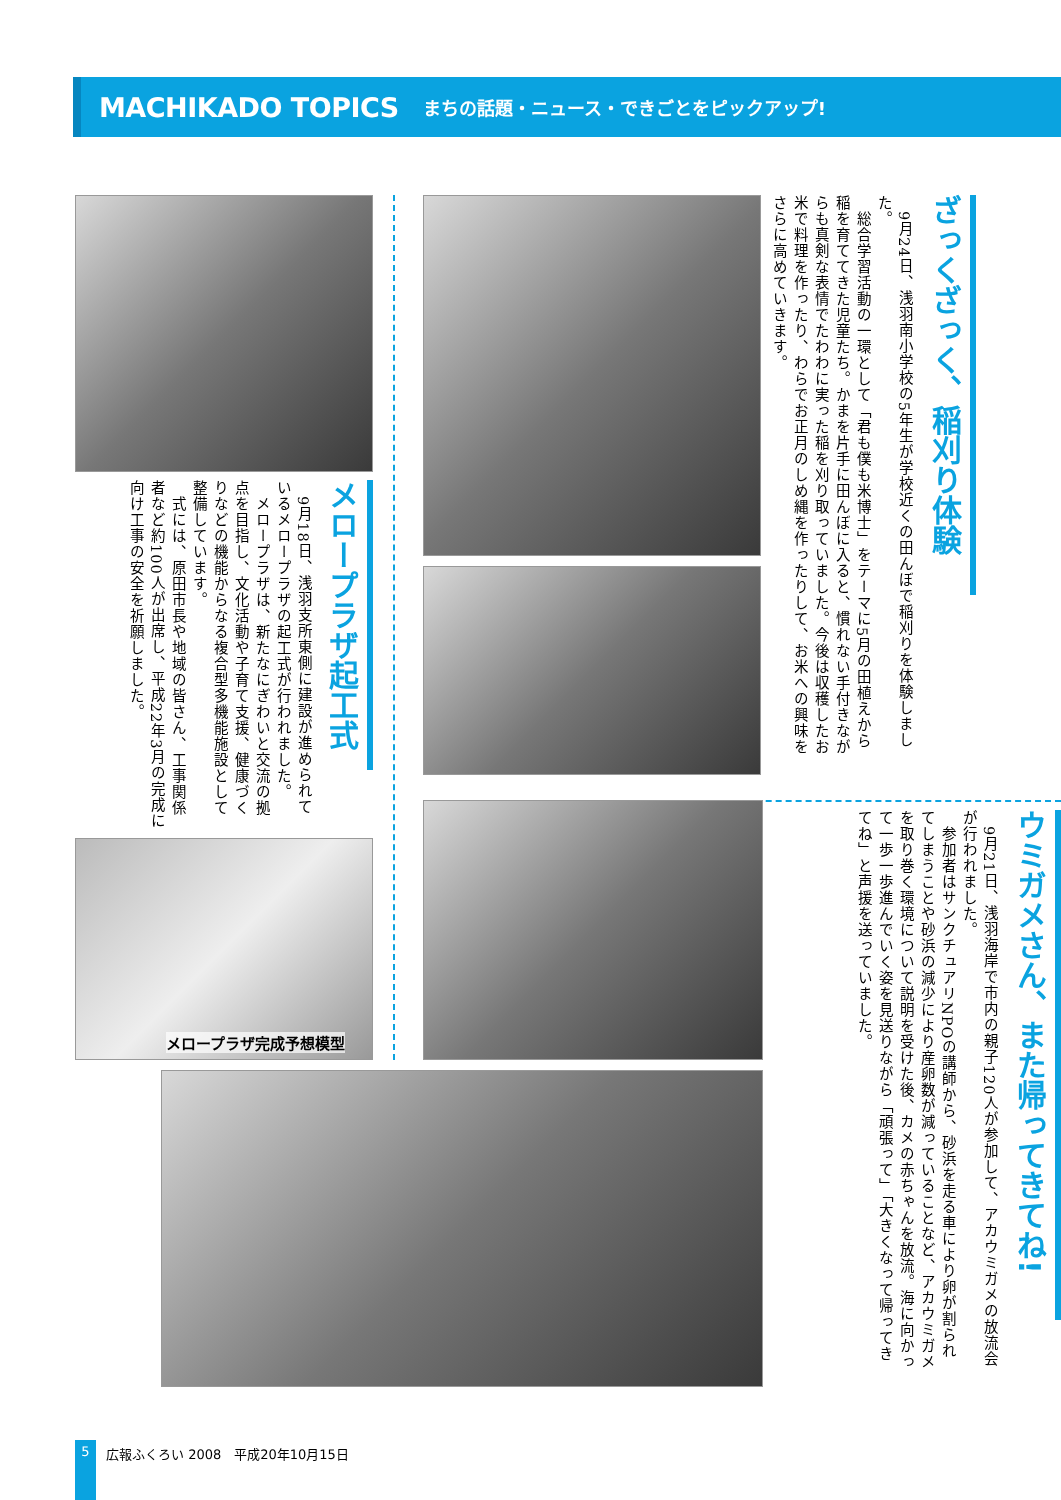MACHIKADO TOPICS まちの話題・ニュース・できごとをピックアップ!
ざっくざっく、稲刈り体験
　9月24日、浅羽南小学校の5年生が学校近くの田んぼで稲刈りを体験しました。
　総合学習活動の一環として「君も僕も米博士」をテーマに5月の田植えから稲を育ててきた児童たち。かまを片手に田んぼに入ると、慣れない手付きながらも真剣な表情でたわわに実った稲を刈り取っていました。今後は収穫したお米で料理を作ったり、わらでお正月のしめ縄を作ったりして、お米への興味をさらに高めていきます。
メロープラザ起工式
　9月18日、浅羽支所東側に建設が進められているメロープラザの起工式が行われました。
　メロープラザは、新たなにぎわいと交流の拠点を目指し、文化活動や子育て支援、健康づくりなどの機能からなる複合型多機能施設として整備しています。
　式には、原田市長や地域の皆さん、工事関係者など約100人が出席し、平成22年3月の完成に向け工事の安全を祈願しました。
メロープラザ完成予想模型
ウミガメさん、また帰ってきてね!
　9月21日、浅羽海岸で市内の親子120人が参加して、アカウミガメの放流会が行われました。
　参加者はサンクチュアリNPOの講師から、砂浜を走る車により卵が割られてしまうことや砂浜の減少により産卵数が減っていることなど、アカウミガメを取り巻く環境について説明を受けた後、カメの赤ちゃんを放流。海に向かって一歩一歩進んでいく姿を見送りながら「頑張って」「大きくなって帰ってきてね」と声援を送っていました。
5 広報ふくろい 2008　平成20年10月15日